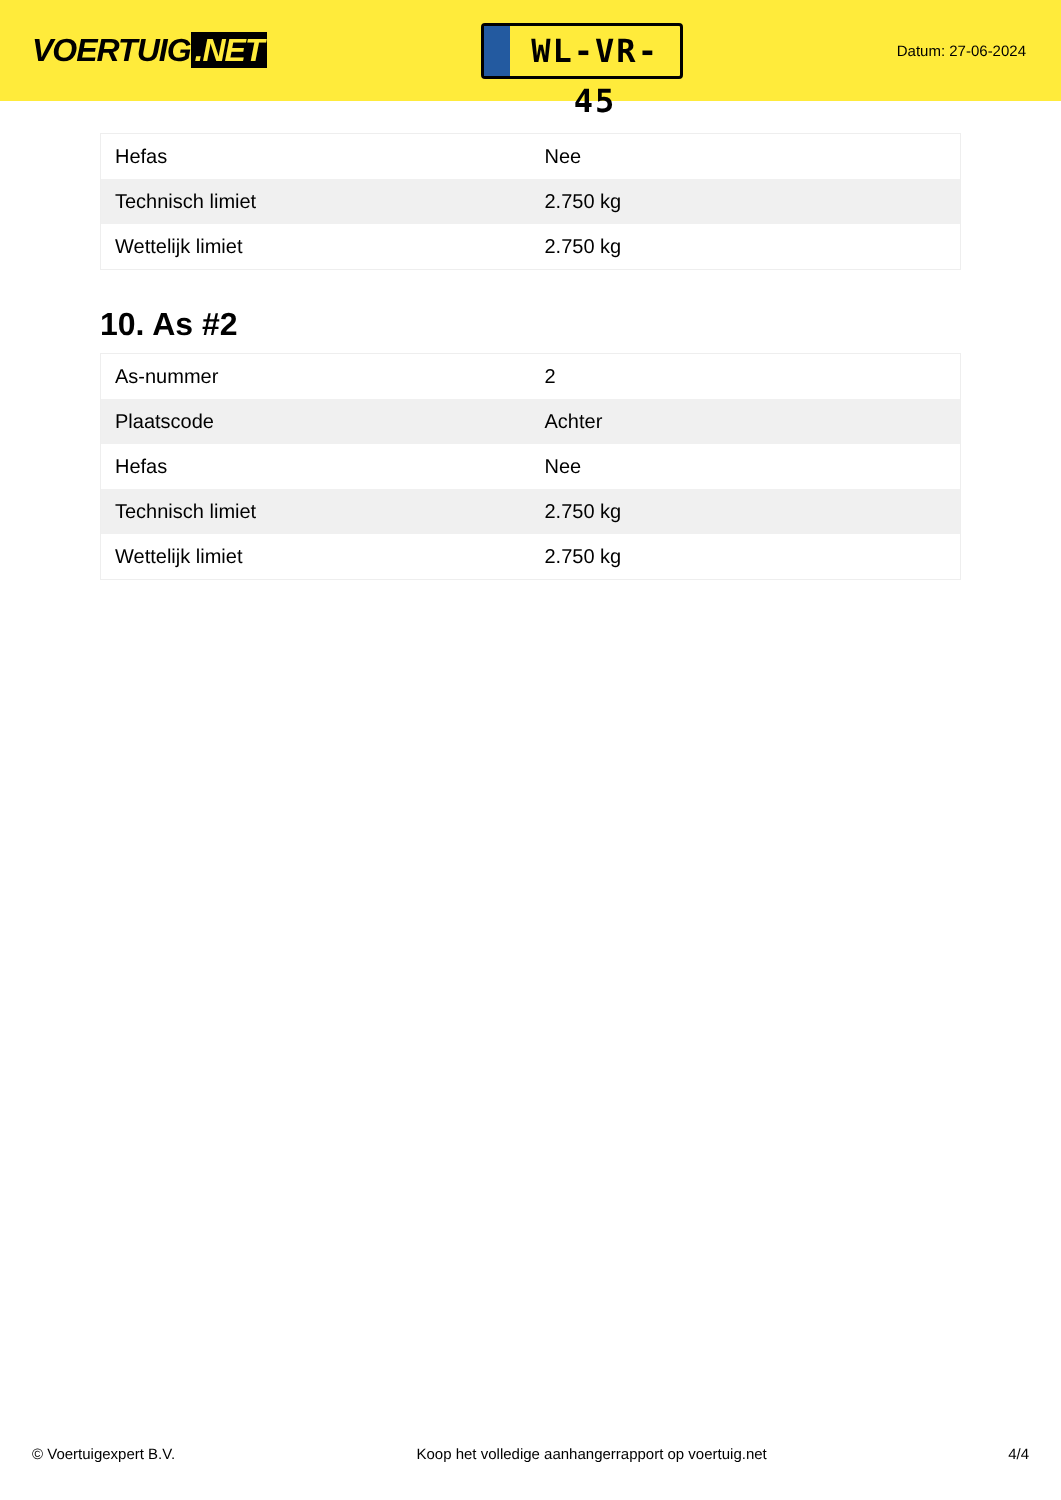VOERTUIG.NET
WL-VR-45
Datum: 27-06-2024
| Hefas | Nee |
| Technisch limiet | 2.750 kg |
| Wettelijk limiet | 2.750 kg |
10. As #2
| As-nummer | 2 |
| Plaatscode | Achter |
| Hefas | Nee |
| Technisch limiet | 2.750 kg |
| Wettelijk limiet | 2.750 kg |
© Voertuigexpert B.V. Koop het volledige aanhangerrapport op voertuig.net 4/4